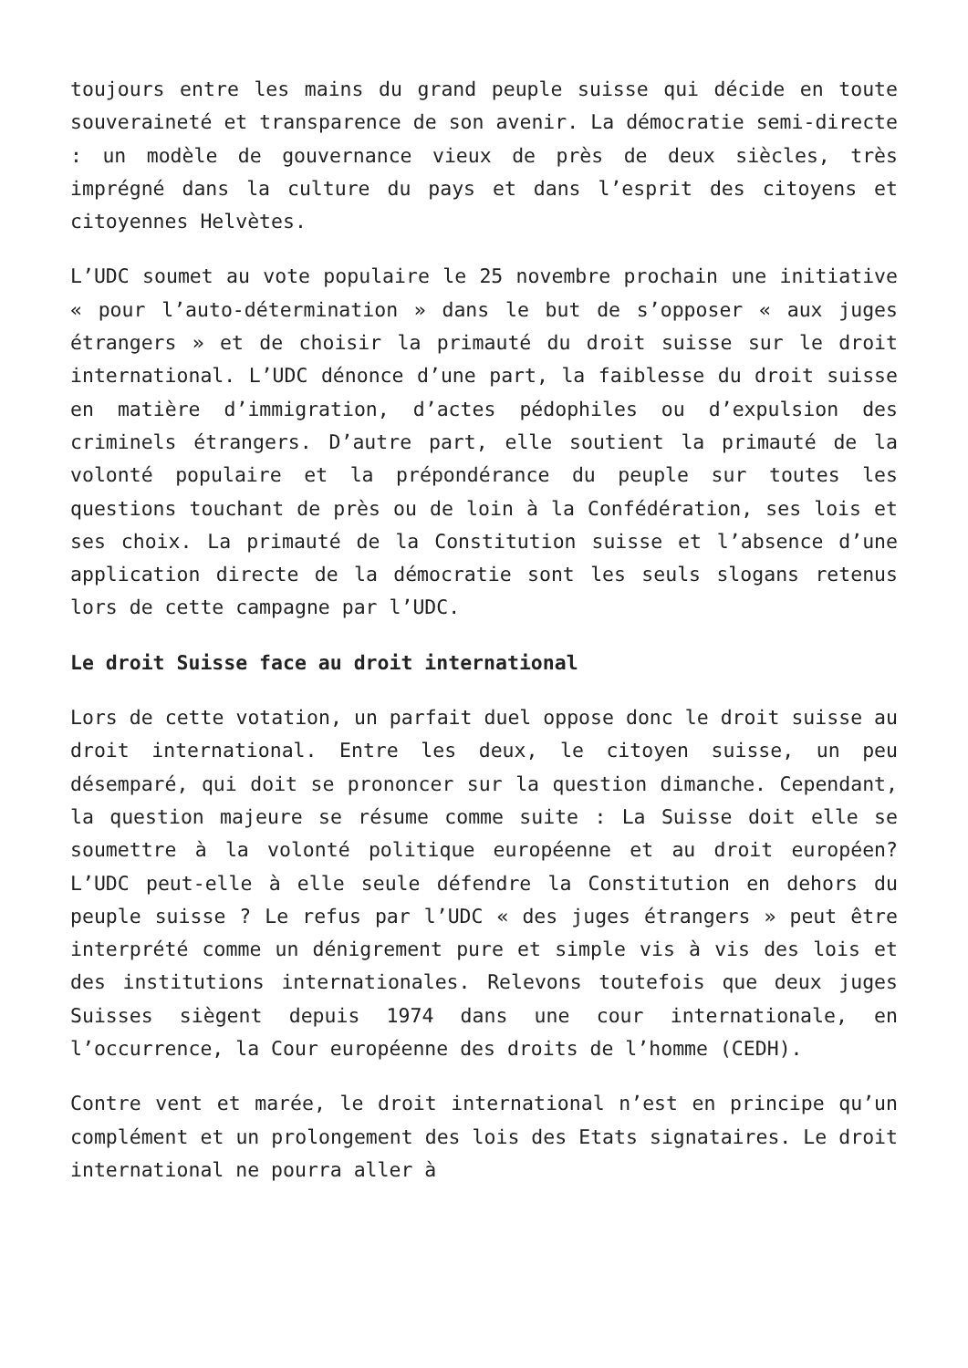toujours entre les mains du grand peuple suisse qui décide en toute souveraineté et transparence de son avenir. La démocratie semi-directe : un modèle de gouvernance vieux de près de deux siècles, très imprégné dans la culture du pays et dans l’esprit des citoyens et citoyennes Helvètes.
L’UDC soumet au vote populaire le 25 novembre prochain une initiative « pour l’auto-détermination » dans le but de s’opposer « aux juges étrangers » et de choisir la primauté du droit suisse sur le droit international. L’UDC dénonce d’une part, la faiblesse du droit suisse en matière d’immigration, d’actes pédophiles ou d’expulsion des criminels étrangers. D’autre part, elle soutient la primauté de la volonté populaire et la prépondérance du peuple sur toutes les questions touchant de près ou de loin à la Confédération, ses lois et ses choix. La primauté de la Constitution suisse et l’absence d’une application directe de la démocratie sont les seuls slogans retenus lors de cette campagne par l’UDC.
Le droit Suisse face au droit international
Lors de cette votation, un parfait duel oppose donc le droit suisse au droit international. Entre les deux, le citoyen suisse, un peu désemparé, qui doit se prononcer sur la question dimanche. Cependant, la question majeure se résume comme suite : La Suisse doit elle se soumettre à la volonté politique européenne et au droit européen? L’UDC peut-elle à elle seule défendre la Constitution en dehors du peuple suisse ? Le refus par l’UDC « des juges étrangers » peut être interprété comme un dénigrement pure et simple vis à vis des lois et des institutions internationales. Relevons toutefois que deux juges Suisses siègent depuis 1974 dans une cour internationale, en l’occurrence, la Cour européenne des droits de l’homme (CEDH).
Contre vent et marée, le droit international n’est en principe qu’un complément et un prolongement des lois des Etats signataires. Le droit international ne pourra aller à